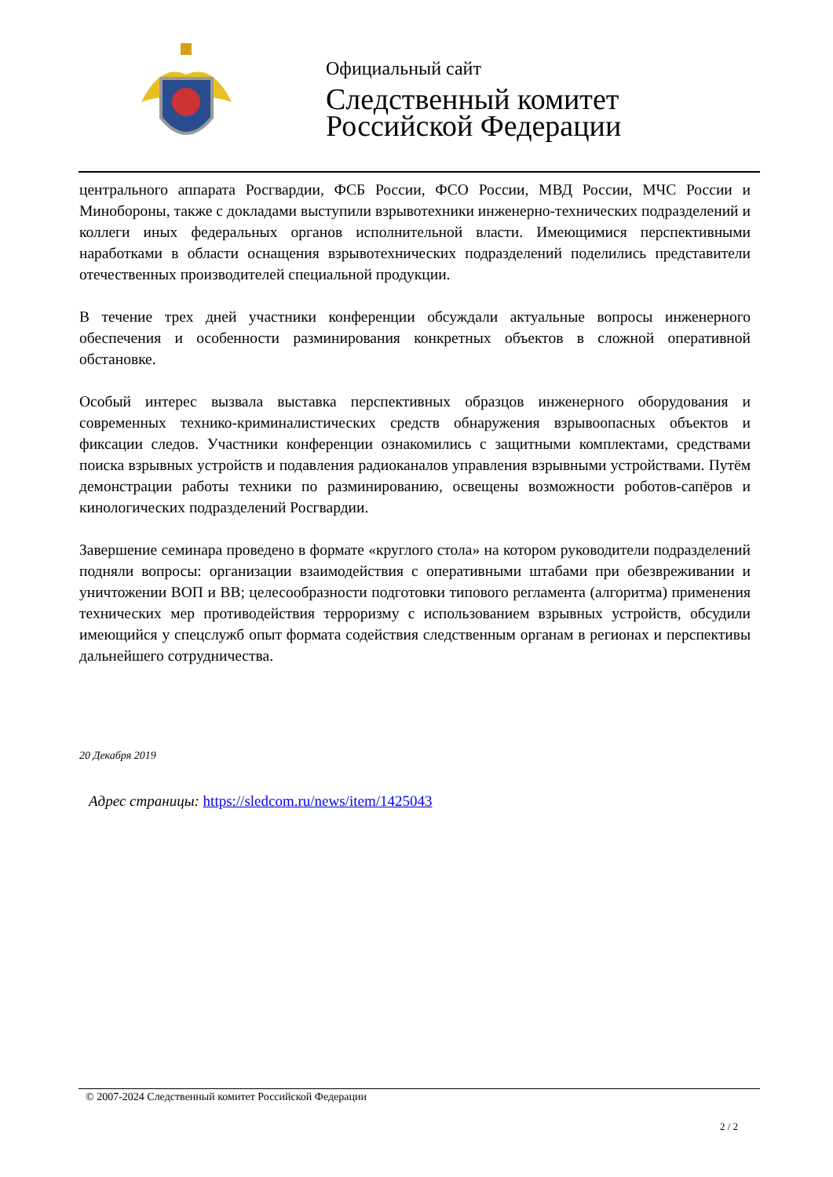Официальный сайт
Следственный комитет
Российской Федерации
центрального аппарата Росгвардии, ФСБ России, ФСО России, МВД России, МЧС России и Минобороны, также с докладами выступили взрывотехники инженерно-технических подразделений и коллеги иных федеральных органов исполнительной власти. Имеющимися перспективными наработками в области оснащения взрывотехнических подразделений поделились представители отечественных производителей специальной продукции.
В течение трех дней участники конференции обсуждали актуальные вопросы инженерного обеспечения и особенности разминирования конкретных объектов в сложной оперативной обстановке.
Особый интерес вызвала выставка перспективных образцов инженерного оборудования и современных технико-криминалистических средств обнаружения взрывоопасных объектов и фиксации следов. Участники конференции ознакомились с защитными комплектами, средствами поиска взрывных устройств и подавления радиоканалов управления взрывными устройствами. Путём демонстрации работы техники по разминированию, освещены возможности роботов-сапёров и кинологических подразделений Росгвардии.
Завершение семинара проведено в формате «круглого стола» на котором руководители подразделений подняли вопросы: организации взаимодействия с оперативными штабами при обезвреживании и уничтожении ВОП и ВВ; целесообразности подготовки типового регламента (алгоритма) применения технических мер противодействия терроризму с использованием взрывных устройств, обсудили имеющийся у спецслужб опыт формата содействия следственным органам в регионах и перспективы дальнейшего сотрудничества.
20 Декабря 2019
Адрес страницы: https://sledcom.ru/news/item/1425043
© 2007-2024 Следственный комитет Российской Федерации
2 / 2